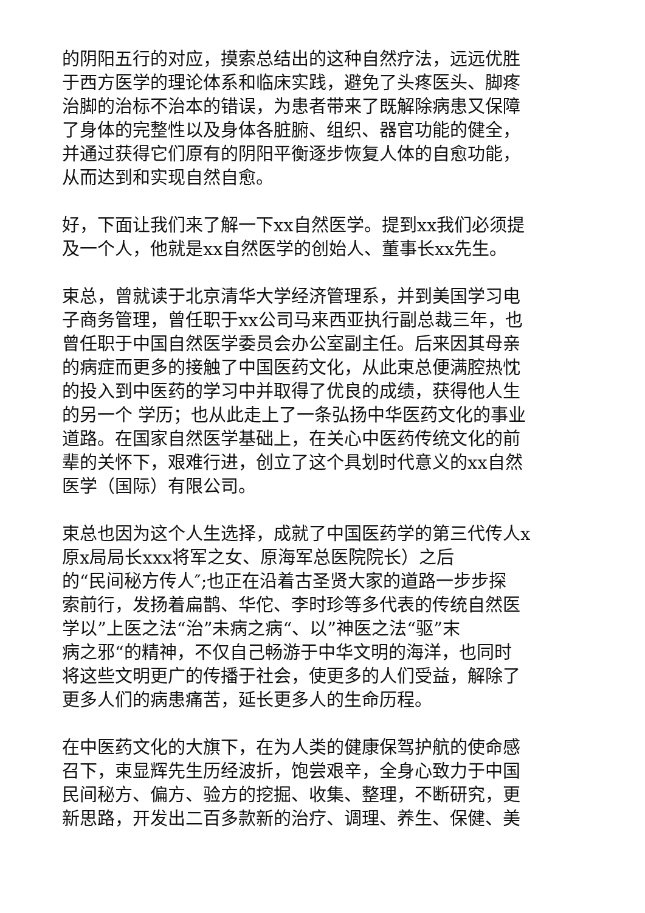的阴阳五行的对应，摸索总结出的这种自然疗法，远远优胜
于西方医学的理论体系和临床实践，避免了头疼医头、脚疼
治脚的治标不治本的错误，为患者带来了既解除病患又保障
了身体的完整性以及身体各脏腑、组织、器官功能的健全，
并通过获得它们原有的阴阳平衡逐步恢复人体的自愈功能，
从而达到和实现自然自愈。
好，下面让我们来了解一下xx自然医学。提到xx我们必须提
及一个人，他就是xx自然医学的创始人、董事长xx先生。
束总，曾就读于北京清华大学经济管理系，并到美国学习电
子商务管理，曾任职于xx公司马来西亚执行副总裁三年，也
曾任职于中国自然医学委员会办公室副主任。后来因其母亲
的病症而更多的接触了中国医药文化，从此束总便满腔热忱
的投入到中医药的学习中并取得了优良的成绩，获得他人生
的另一个 学历；也从此走上了一条弘扬中华医药文化的事业
道路。在国家自然医学基础上，在关心中医药传统文化的前
辈的关怀下，艰难行进，创立了这个具划时代意义的xx自然
医学（国际）有限公司。
束总也因为这个人生选择，成就了中国医药学的第三代传人x
原x局局长xxx将军之女、原海军总医院院长）之后
的“民间秘方传人″;也正在沿着古圣贤大家的道路一步步探
索前行，发扬着扁鹊、华佗、李时珍等多代表的传统自然医
学以”上医之法“治”未病之病“、以”神医之法“驱”末
病之邪“的精神，不仅自己畅游于中华文明的海洋，也同时
将这些文明更广的传播于社会，使更多的人们受益，解除了
更多人们的病患痛苦，延长更多人的生命历程。
在中医药文化的大旗下，在为人类的健康保驾护航的使命感
召下，束显辉先生历经波折，饱尝艰辛，全身心致力于中国
民间秘方、偏方、验方的挖掘、收集、整理，不断研究，更
新思路，开发出二百多款新的治疗、调理、养生、保健、美